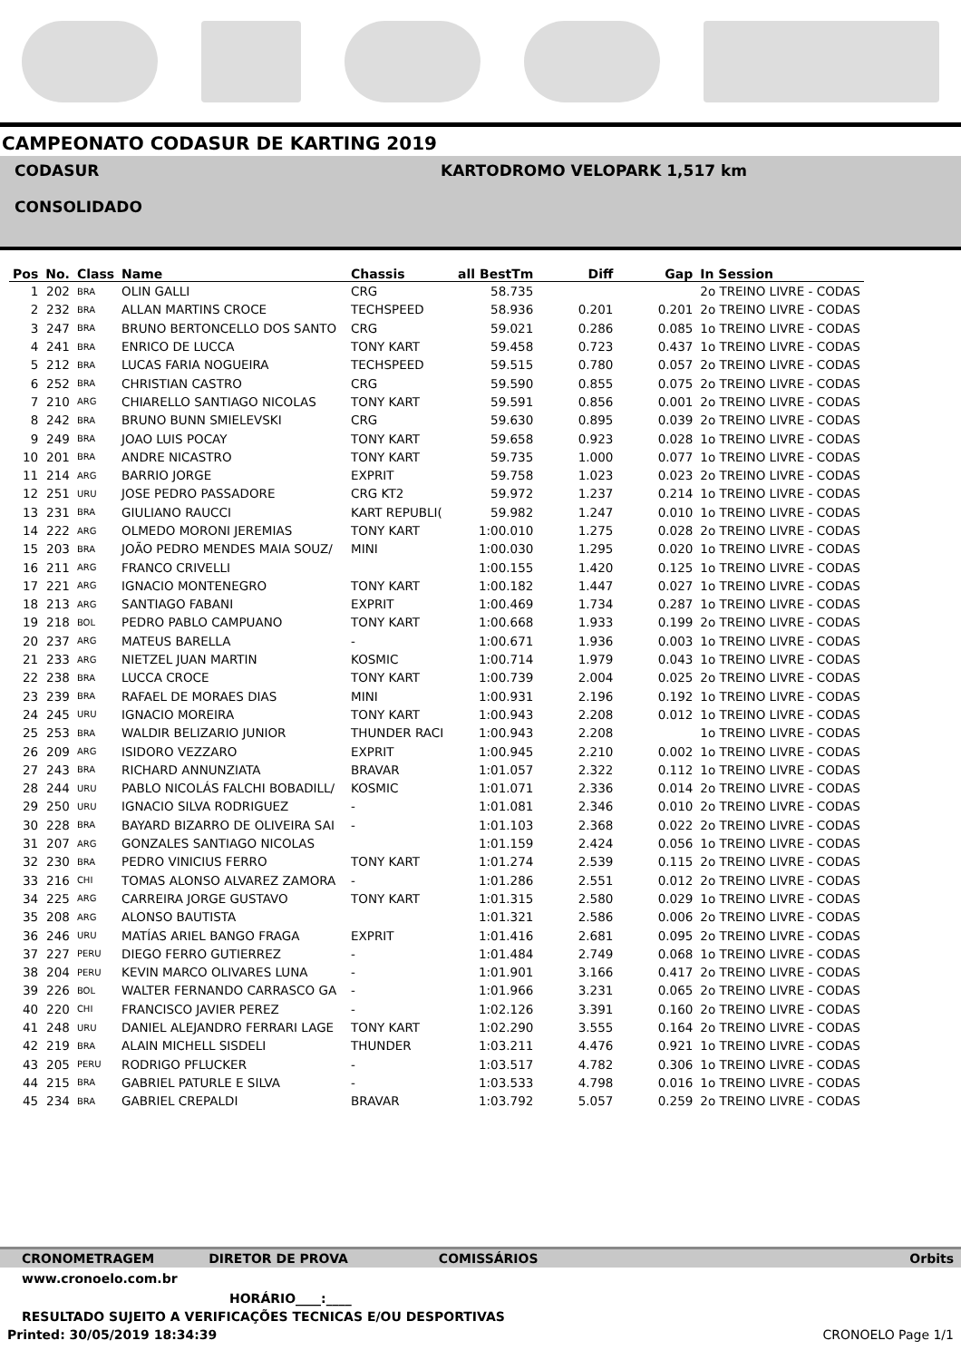CAMPEONATO CODASUR DE KARTING 2019
CODASUR
CONSOLIDADO
KARTODROMO VELOPARK 1,517 km
| Pos | No. | Class | Name | Chassis | all BestTm | Diff | Gap | In Session |
| --- | --- | --- | --- | --- | --- | --- | --- | --- |
| 1 | 202 | BRA | OLIN GALLI | CRG | 58.735 | | | 2o TREINO LIVRE - CODAS |
| 2 | 232 | BRA | ALLAN MARTINS CROCE | TECHSPEED | 58.936 | 0.201 | 0.201 | 2o TREINO LIVRE - CODAS |
| 3 | 247 | BRA | BRUNO BERTONCELLO DOS SANTO | CRG | 59.021 | 0.286 | 0.085 | 1o TREINO LIVRE - CODAS |
| 4 | 241 | BRA | ENRICO DE LUCCA | TONY KART | 59.458 | 0.723 | 0.437 | 1o TREINO LIVRE - CODAS |
| 5 | 212 | BRA | LUCAS FARIA NOGUEIRA | TECHSPEED | 59.515 | 0.780 | 0.057 | 2o TREINO LIVRE - CODAS |
| 6 | 252 | BRA | CHRISTIAN CASTRO | CRG | 59.590 | 0.855 | 0.075 | 2o TREINO LIVRE - CODAS |
| 7 | 210 | ARG | CHIARELLO SANTIAGO NICOLAS | TONY KART | 59.591 | 0.856 | 0.001 | 2o TREINO LIVRE - CODAS |
| 8 | 242 | BRA | BRUNO BUNN SMIELEVSKI | CRG | 59.630 | 0.895 | 0.039 | 2o TREINO LIVRE - CODAS |
| 9 | 249 | BRA | JOAO LUIS POCAY | TONY KART | 59.658 | 0.923 | 0.028 | 1o TREINO LIVRE - CODAS |
| 10 | 201 | BRA | ANDRE NICASTRO | TONY KART | 59.735 | 1.000 | 0.077 | 1o TREINO LIVRE - CODAS |
| 11 | 214 | ARG | BARRIO JORGE | EXPRIT | 59.758 | 1.023 | 0.023 | 2o TREINO LIVRE - CODAS |
| 12 | 251 | URU | JOSE PEDRO PASSADORE | CRG KT2 | 59.972 | 1.237 | 0.214 | 1o TREINO LIVRE - CODAS |
| 13 | 231 | BRA | GIULIANO RAUCCI | KART REPUBLI( | 59.982 | 1.247 | 0.010 | 1o TREINO LIVRE - CODAS |
| 14 | 222 | ARG | OLMEDO MORONI JEREMIAS | TONY KART | 1:00.010 | 1.275 | 0.028 | 2o TREINO LIVRE - CODAS |
| 15 | 203 | BRA | JOÃO PEDRO MENDES MAIA SOUZ/ | MINI | 1:00.030 | 1.295 | 0.020 | 1o TREINO LIVRE - CODAS |
| 16 | 211 | ARG | FRANCO CRIVELLI | | 1:00.155 | 1.420 | 0.125 | 1o TREINO LIVRE - CODAS |
| 17 | 221 | ARG | IGNACIO MONTENEGRO | TONY KART | 1:00.182 | 1.447 | 0.027 | 1o TREINO LIVRE - CODAS |
| 18 | 213 | ARG | SANTIAGO FABANI | EXPRIT | 1:00.469 | 1.734 | 0.287 | 1o TREINO LIVRE - CODAS |
| 19 | 218 | BOL | PEDRO PABLO CAMPUANO | TONY KART | 1:00.668 | 1.933 | 0.199 | 2o TREINO LIVRE - CODAS |
| 20 | 237 | ARG | MATEUS BARELLA | - | 1:00.671 | 1.936 | 0.003 | 1o TREINO LIVRE - CODAS |
| 21 | 233 | ARG | NIETZEL JUAN MARTIN | KOSMIC | 1:00.714 | 1.979 | 0.043 | 1o TREINO LIVRE - CODAS |
| 22 | 238 | BRA | LUCCA CROCE | TONY KART | 1:00.739 | 2.004 | 0.025 | 2o TREINO LIVRE - CODAS |
| 23 | 239 | BRA | RAFAEL DE MORAES DIAS | MINI | 1:00.931 | 2.196 | 0.192 | 1o TREINO LIVRE - CODAS |
| 24 | 245 | URU | IGNACIO MOREIRA | TONY KART | 1:00.943 | 2.208 | 0.012 | 1o TREINO LIVRE - CODAS |
| 25 | 253 | BRA | WALDIR BELIZARIO JUNIOR | THUNDER RACI | 1:00.943 | 2.208 | | 1o TREINO LIVRE - CODAS |
| 26 | 209 | ARG | ISIDORO VEZZARO | EXPRIT | 1:00.945 | 2.210 | 0.002 | 1o TREINO LIVRE - CODAS |
| 27 | 243 | BRA | RICHARD ANNUNZIATA | BRAVAR | 1:01.057 | 2.322 | 0.112 | 1o TREINO LIVRE - CODAS |
| 28 | 244 | URU | PABLO NICOLÁS FALCHI BOBADILL/ | KOSMIC | 1:01.071 | 2.336 | 0.014 | 2o TREINO LIVRE - CODAS |
| 29 | 250 | URU | IGNACIO SILVA RODRIGUEZ | - | 1:01.081 | 2.346 | 0.010 | 2o TREINO LIVRE - CODAS |
| 30 | 228 | BRA | BAYARD BIZARRO DE OLIVEIRA SAI | - | 1:01.103 | 2.368 | 0.022 | 2o TREINO LIVRE - CODAS |
| 31 | 207 | ARG | GONZALES SANTIAGO NICOLAS | | 1:01.159 | 2.424 | 0.056 | 1o TREINO LIVRE - CODAS |
| 32 | 230 | BRA | PEDRO VINICIUS FERRO | TONY KART | 1:01.274 | 2.539 | 0.115 | 2o TREINO LIVRE - CODAS |
| 33 | 216 | CHI | TOMAS ALONSO ALVAREZ ZAMORA | - | 1:01.286 | 2.551 | 0.012 | 2o TREINO LIVRE - CODAS |
| 34 | 225 | ARG | CARREIRA JORGE GUSTAVO | TONY KART | 1:01.315 | 2.580 | 0.029 | 1o TREINO LIVRE - CODAS |
| 35 | 208 | ARG | ALONSO BAUTISTA | | 1:01.321 | 2.586 | 0.006 | 2o TREINO LIVRE - CODAS |
| 36 | 246 | URU | MATÍAS ARIEL BANGO FRAGA | EXPRIT | 1:01.416 | 2.681 | 0.095 | 2o TREINO LIVRE - CODAS |
| 37 | 227 | PERU | DIEGO FERRO GUTIERREZ | - | 1:01.484 | 2.749 | 0.068 | 1o TREINO LIVRE - CODAS |
| 38 | 204 | PERU | KEVIN MARCO OLIVARES LUNA | - | 1:01.901 | 3.166 | 0.417 | 2o TREINO LIVRE - CODAS |
| 39 | 226 | BOL | WALTER FERNANDO CARRASCO GA | - | 1:01.966 | 3.231 | 0.065 | 2o TREINO LIVRE - CODAS |
| 40 | 220 | CHI | FRANCISCO JAVIER PEREZ | - | 1:02.126 | 3.391 | 0.160 | 2o TREINO LIVRE - CODAS |
| 41 | 248 | URU | DANIEL ALEJANDRO FERRARI LAGE | TONY KART | 1:02.290 | 3.555 | 0.164 | 2o TREINO LIVRE - CODAS |
| 42 | 219 | BRA | ALAIN MICHELL SISDELI | THUNDER | 1:03.211 | 4.476 | 0.921 | 1o TREINO LIVRE - CODAS |
| 43 | 205 | PERU | RODRIGO PFLUCKER | - | 1:03.517 | 4.782 | 0.306 | 1o TREINO LIVRE - CODAS |
| 44 | 215 | BRA | GABRIEL PATURLE E SILVA | - | 1:03.533 | 4.798 | 0.016 | 1o TREINO LIVRE - CODAS |
| 45 | 234 | BRA | GABRIEL CREPALDI | BRAVAR | 1:03.792 | 5.057 | 0.259 | 2o TREINO LIVRE - CODAS |
CRONOMETRAGEM DIRETOR DE PROVA COMISSÁRIOS Orbits
www.cronoelo.com.br
HORÁRIO____:____
RESULTADO SUJEITO A VERIFICAÇÕES TECNICAS E/OU DESPORTIVAS
Printed: 30/05/2019 18:34:39 CRONOELO Page 1/1